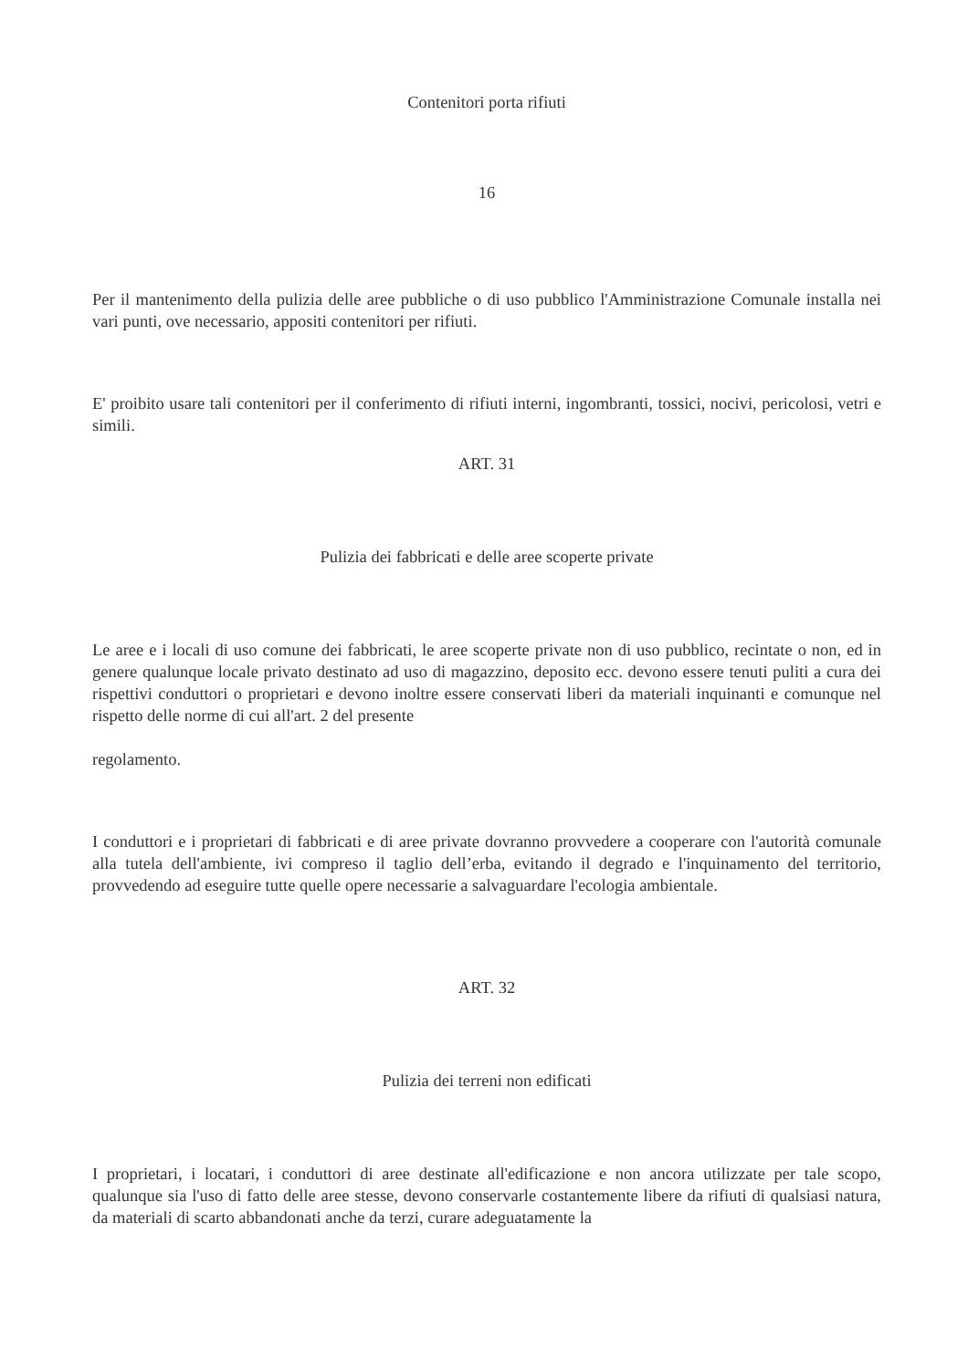Contenitori porta rifiuti
16
Per il mantenimento della pulizia delle aree pubbliche o di uso pubblico l'Amministrazione Comunale installa nei vari punti, ove necessario, appositi contenitori per rifiuti.
E' proibito usare tali contenitori per il conferimento di rifiuti interni, ingombranti, tossici, nocivi, pericolosi, vetri e simili.
ART. 31
Pulizia dei fabbricati e delle aree scoperte private
Le aree e i locali di uso comune dei fabbricati, le aree scoperte private non di uso pubblico, recintate o non, ed in genere qualunque locale privato destinato ad uso di magazzino, deposito ecc. devono essere tenuti puliti a cura dei rispettivi conduttori o proprietari e devono inoltre essere conservati liberi da materiali inquinanti e comunque nel rispetto delle norme di cui all'art. 2 del presente
regolamento.
I conduttori e i proprietari di fabbricati e di aree private dovranno provvedere a cooperare con l'autorità comunale alla tutela dell'ambiente, ivi compreso il taglio dell’erba, evitando il degrado e l'inquinamento del territorio, provvedendo ad eseguire tutte quelle opere necessarie a salvaguardare l'ecologia ambientale.
ART. 32
Pulizia dei terreni non edificati
I proprietari, i locatari, i conduttori di aree destinate all'edificazione e non ancora utilizzate per tale scopo, qualunque sia l'uso di fatto delle aree stesse, devono conservarle costantemente libere da rifiuti di qualsiasi natura, da materiali di scarto abbandonati anche da terzi, curare adeguatamente la